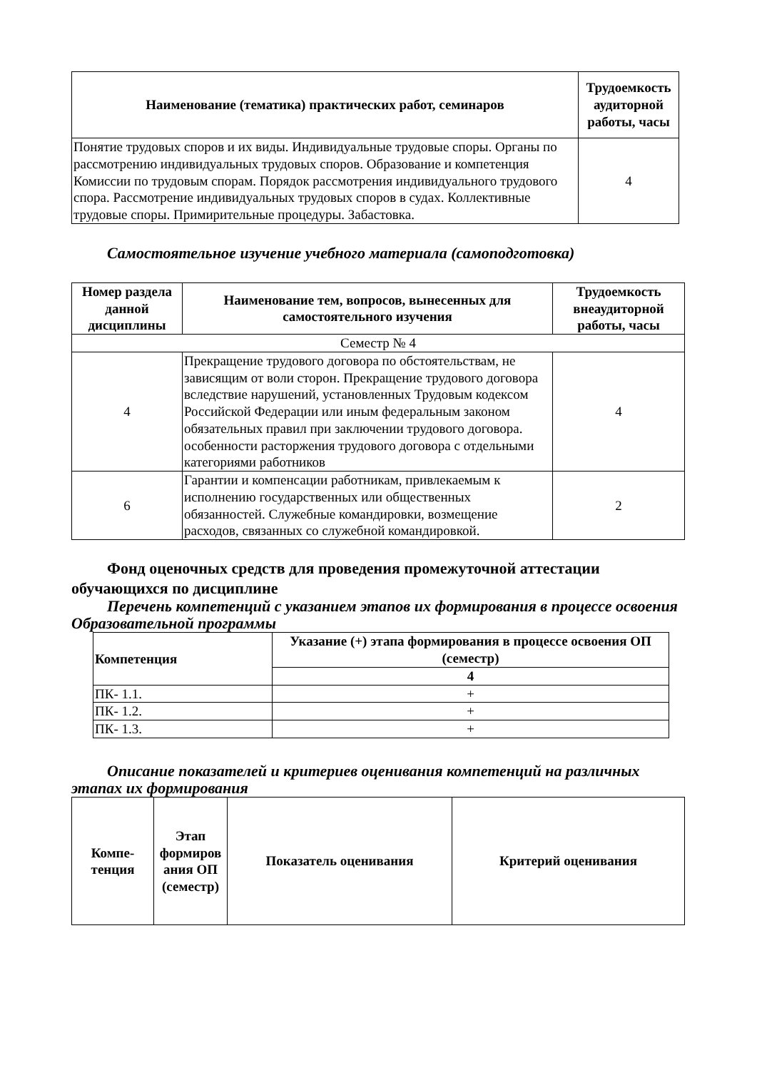| Наименование (тематика) практических работ, семинаров | Трудоемкость аудиторной работы, часы |
| --- | --- |
| Понятие трудовых споров и их виды. Индивидуальные трудовые споры. Органы по рассмотрению индивидуальных трудовых споров. Образование и компетенция Комиссии по трудовым спорам. Порядок рассмотрения индивидуального трудового спора. Рассмотрение индивидуальных трудовых споров в судах. Коллективные трудовые споры. Примирительные процедуры. Забастовка. | 4 |
Самостоятельное изучение учебного материала (самоподготовка)
| Номер раздела данной дисциплины | Наименование тем, вопросов, вынесенных для самостоятельного изучения | Трудоемкость внеаудиторной работы, часы |
| --- | --- | --- |
| Семестр № 4 | | |
| 4 | Прекращение трудового договора по обстоятельствам, не зависящим от воли сторон. Прекращение трудового договора вследствие нарушений, установленных Трудовым кодексом Российской Федерации или иным федеральным законом обязательных правил при заключении трудового договора. особенности расторжения трудового договора с отдельными категориями работников | 4 |
| 6 | Гарантии и компенсации работникам, привлекаемым к исполнению государственных или общественных обязанностей. Служебные командировки, возмещение расходов, связанных со служебной командировкой. | 2 |
Фонд оценочных средств для проведения промежуточной аттестации обучающихся по дисциплине
Перечень компетенций с указанием этапов их формирования в процессе освоения Образовательной программы
| Компетенция | Указание (+) этапа формирования в процессе освоения ОП (семестр) |
| --- | --- |
| | 4 |
| ПК- 1.1. | + |
| ПК- 1.2. | + |
| ПК- 1.3. | + |
Описание показателей и критериев оценивания компетенций на различных этапах их формирования
| Компе-тенция | Этап формиров ания ОП (семестр) | Показатель оценивания | Критерий оценивания |
| --- | --- | --- | --- |